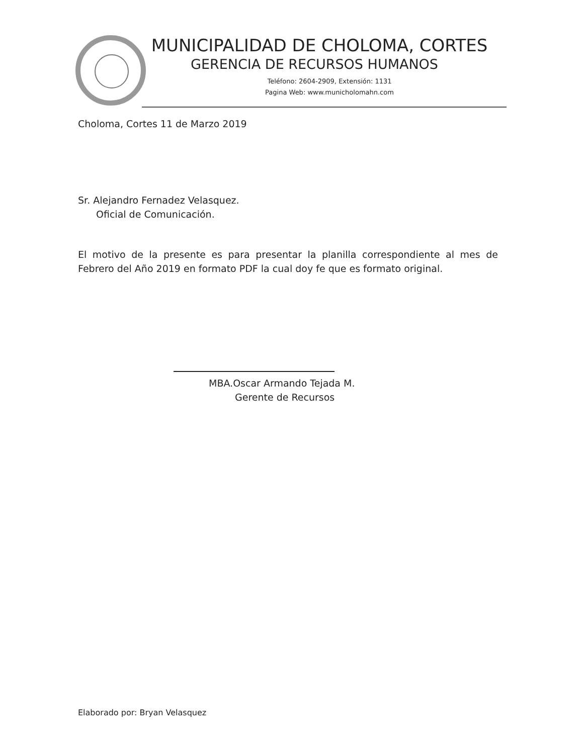MUNICIPALIDAD DE CHOLOMA, CORTES
GERENCIA DE RECURSOS HUMANOS
Teléfono: 2604-2909, Extensión: 1131
Pagina Web: www.municholomahn.com
Choloma, Cortes 11 de Marzo 2019
Sr. Alejandro Fernadez Velasquez.
Oficial de Comunicación.
El motivo de la presente es para presentar la planilla correspondiente al mes de Febrero del Año 2019 en formato PDF la cual doy fe que es formato original.
MBA.Oscar Armando Tejada M.
Gerente de Recursos
Elaborado por: Bryan Velasquez